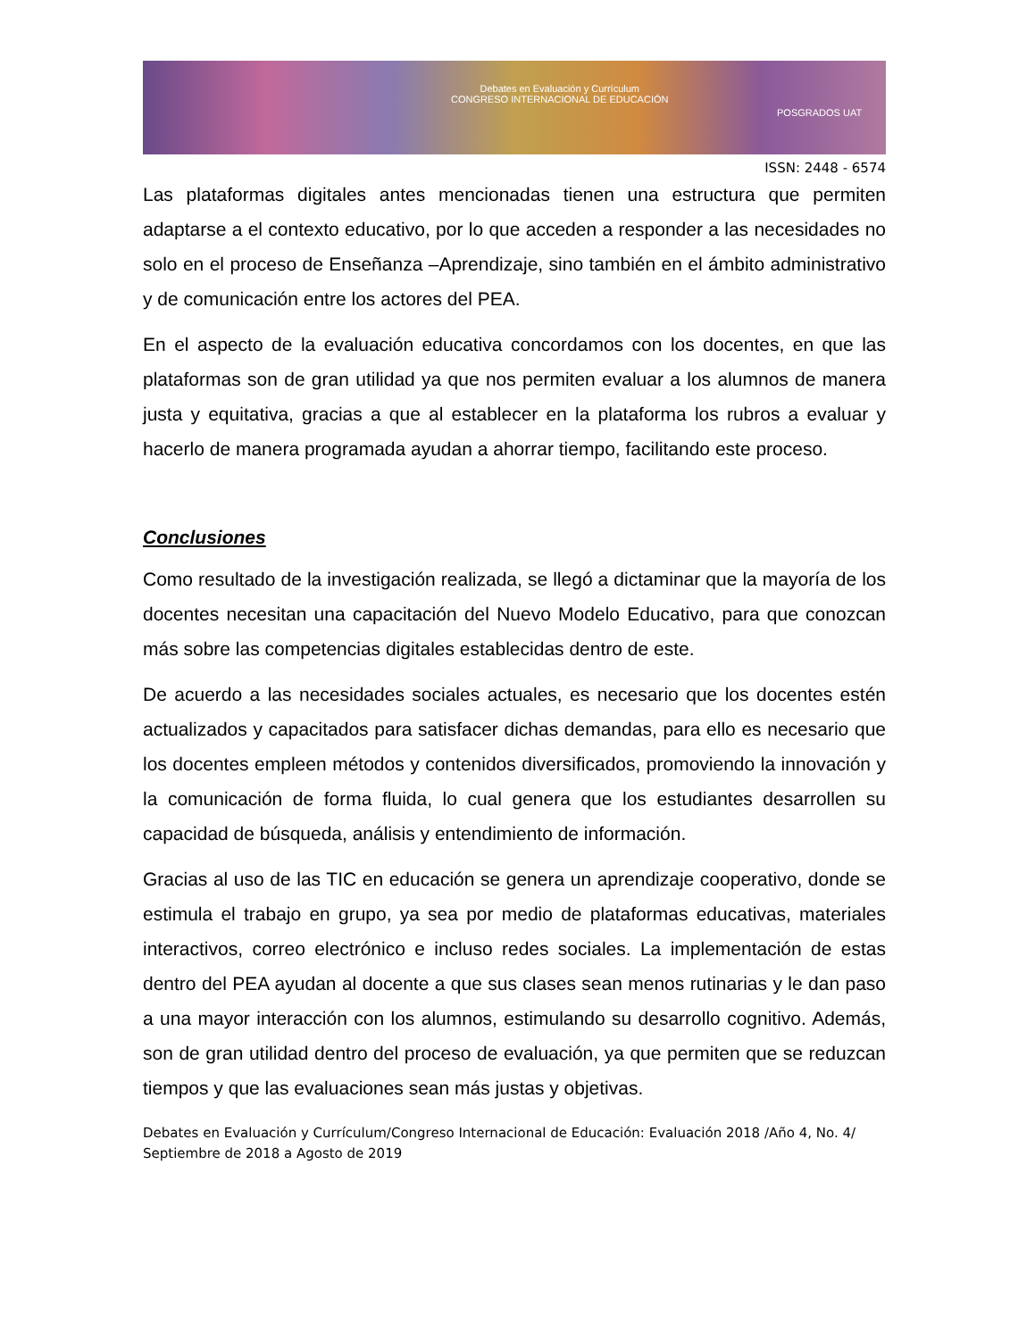Debates en Evaluación y Currículum
CONGRESO INTERNACIONAL DE EDUCACIÓN
POSGRADOS UAT
ISSN: 2448 - 6574
Las plataformas digitales antes mencionadas tienen una estructura que permiten adaptarse a el contexto educativo, por lo que acceden a responder a las necesidades no solo en el proceso de Enseñanza –Aprendizaje, sino también en el ámbito administrativo y de comunicación entre los actores del PEA.
En el aspecto de la evaluación educativa concordamos con los docentes, en que las plataformas son de gran utilidad ya que nos permiten evaluar a los alumnos de manera justa y equitativa, gracias a que al establecer en la plataforma los rubros a evaluar y hacerlo de manera programada ayudan a ahorrar tiempo, facilitando este proceso.
Conclusiones
Como resultado de la investigación realizada, se llegó a dictaminar que la mayoría de los docentes necesitan una capacitación del Nuevo Modelo Educativo, para que conozcan más sobre las competencias digitales establecidas dentro de este.
De acuerdo a las necesidades sociales actuales, es necesario que los docentes estén actualizados y capacitados para satisfacer dichas demandas, para ello es necesario que los docentes empleen métodos y contenidos diversificados, promoviendo la innovación y la comunicación de forma fluida, lo cual genera que los estudiantes desarrollen su capacidad de búsqueda, análisis y entendimiento de información.
Gracias al uso de las TIC en educación se genera un aprendizaje cooperativo, donde se estimula el trabajo en grupo, ya sea por medio de plataformas educativas, materiales interactivos, correo electrónico e incluso redes sociales. La implementación de estas dentro del PEA ayudan al docente a que sus clases sean menos rutinarias y le dan paso a una mayor interacción con los alumnos, estimulando su desarrollo cognitivo. Además, son de gran utilidad dentro del proceso de evaluación, ya que permiten que se reduzcan tiempos y que las evaluaciones sean más justas y objetivas.
Debates en Evaluación y Currículum/Congreso Internacional de Educación: Evaluación 2018 /Año 4, No. 4/ Septiembre de 2018 a Agosto de 2019